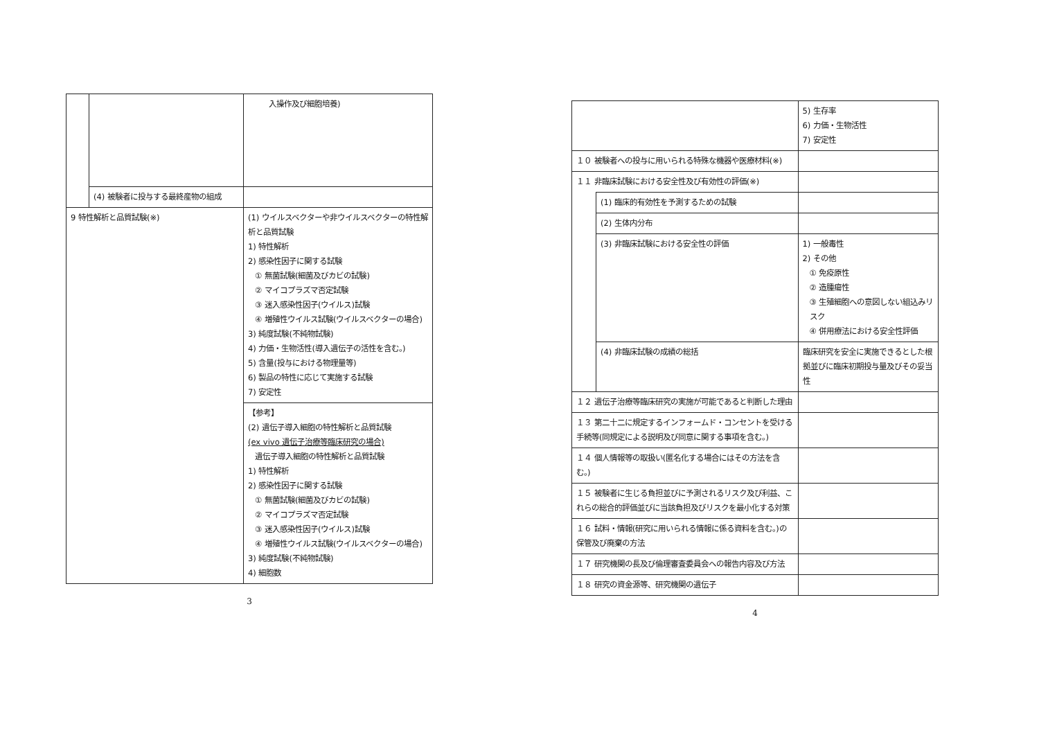| | | 入操作及び細胞培養) |
| | (4) 被験者に投与する最終産物の組成 | |
| 9 特性解析と品質試験(※) | | (1) ウイルスベクターや非ウイルスベクターの特性解析と品質試験 1) 特性解析 2) 感染性因子に関する試験 ① 無菌試験(細菌及びカビの試験) ② マイコプラズマ否定試験 ③ 迷入感染性因子(ウイルス)試験 ④ 増殖性ウイルス試験(ウイルスベクターの場合) 3) 純度試験(不純物試験) 4) 力価・生物活性(導入遺伝子の活性を含む。) 5) 含量(投与における物理量等) 6) 製品の特性に応じて実施する試験 7) 安定性 |
| | | 【参考】 (2) 遺伝子導入細胞の特性解析と品質試験 (ex vivo 遺伝子治療等臨床研究の場合) 遺伝子導入細胞の特性解析と品質試験 1) 特性解析 2) 感染性因子に関する試験 ① 無菌試験(細菌及びカビの試験) ② マイコプラズマ否定試験 ③ 迷入感染性因子(ウイルス)試験 ④ 増殖性ウイルス試験(ウイルスベクターの場合) 3) 純度試験(不純物試験) 4) 細胞数 |
3
| | | 5) 生存率 6) 力価・生物活性 7) 安定性 |
| １０ 被験者への投与に用いられる特殊な機器や医療材料(※) | | |
| １１ 非臨床試験における安全性及び有効性の評価(※) | | |
| | (1) 臨床的有効性を予測するための試験 | |
| | (2) 生体内分布 | |
| | (3) 非臨床試験における安全性の評価 | 1) 一般毒性 2) その他 ① 免疫原性 ② 造腫瘍性 ③ 生殖細胞への意図しない組込みリスク ④ 併用療法における安全性評価 |
| | (4) 非臨床試験の成績の総括 | 臨床研究を安全に実施できるとした根拠並びに臨床初期投与量及びその妥当性 |
| １２ 遺伝子治療等臨床研究の実施が可能であると判断した理由 | | |
| １３ 第二十二に規定するインフォームド・コンセントを受ける手続等(同規定による説明及び同意に関する事項を含む。) | | |
| １４ 個人情報等の取扱い(匿名化する場合にはその方法を含む。) | | |
| １５ 被験者に生じる負担並びに予測されるリスク及び利益、これらの総合的評価並びに当該負担及びリスクを最小化する対策 | | |
| １６ 試料・情報(研究に用いられる情報に係る資料を含む。)の保管及び廃棄の方法 | | |
| １７ 研究機関の長及び倫理審査委員会への報告内容及び方法 | | |
| １８ 研究の資金源等、研究機関の遺伝子 | | |
4